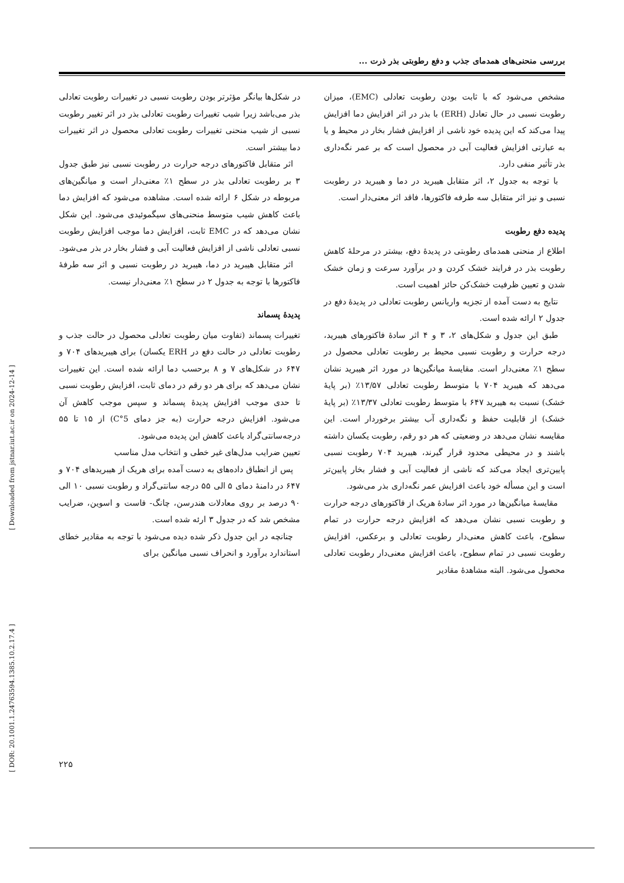بررسی منحنی‌های همدمای جذب و دفع رطوبتی بذر ذرت ...
مشخص می‌شود که با ثابت بودن رطوبت تعادلی (EMC)، میزان رطوبت نسبی در حال تعادل (ERH) با بذر در اثر افزایش دما افزایش پیدا می‌کند که این پدیده خود ناشی از افزایش فشار بخار در محیط و یا به عبارتی افزایش فعالیت آبی در محصول است که بر عمر نگه‌داری بذر تأثیر منفی دارد.
با توجه به جدول ۲، اثر متقابل هیبرید در دما و هیبرید در رطوبت نسبی و نیز اثر متقابل سه طرفه فاکتورها، فاقد اثر معنی‌دار است.
پدیده دفع رطوبت
اطلاع از منحنی همدمای رطوبتی در پدیدهٔ دفع، بیشتر در مرحلهٔ کاهش رطوبت بذر در فرایند خشک کردن و در برآورد سرعت و زمان خشک شدن و تعیین ظرفیت خشک‌کن حائز اهمیت است.
نتایج به دست آمده از تجزیه واریانس رطوبت تعادلی در پدیدهٔ دفع در جدول ۲ ارائه شده است.
طبق این جدول و شکل‌های ۲، ۳ و ۴ اثر سادهٔ فاکتورهای هیبرید، درجه حرارت و رطوبت نسبی محیط بر رطوبت تعادلی محصول در سطح ۱٪ معنی‌دار است. مقایسهٔ میانگین‌ها در مورد اثر هیبرید نشان می‌دهد که هیبرید ۷۰۴ با متوسط رطوبت تعادلی ۱۳/۵۷٪ (بر پایهٔ خشک) نسبت به هیبرید ۶۴۷ با متوسط رطوبت تعادلی ۱۳/۳۷٪ (بر پایهٔ خشک) از قابلیت حفظ و نگه‌داری آب بیشتر برخوردار است. این مقایسه نشان می‌دهد در وضعیتی که هر دو رقم، رطوبت یکسان داشته باشند و در محیطی محدود قرار گیرند، هیبرید ۷۰۴ رطوبت نسبی پایین‌تری ایجاد می‌کند که ناشی از فعالیت آبی و فشار بخار پایین‌تر است و این مسأله خود باعث افزایش عمر نگه‌داری بذر می‌شود.
مقایسهٔ میانگین‌ها در مورد اثر سادهٔ هریک از فاکتورهای درجه حرارت و رطوبت نسبی نشان می‌دهد که افزایش درجه حرارت در تمام سطوح، باعث کاهش معنی‌دار رطوبت تعادلی و برعکس، افزایش رطوبت نسبی در تمام سطوح، باعث افزایش معنی‌دار رطوبت تعادلی محصول می‌شود. البته مشاهدهٔ مقادیر
در شکل‌ها بیانگر مؤثرتر بودن رطوبت نسبی در تغییرات رطوبت تعادلی بذر می‌باشد زیرا شیب تغییرات رطوبت تعادلی بذر در اثر تغییر رطوبت نسبی از شیب منحنی تغییرات رطوبت تعادلی محصول در اثر تغییرات دما بیشتر است.
اثر متقابل فاکتورهای درجه حرارت در رطوبت نسبی نیز طبق جدول ۳ بر رطوبت تعادلی بذر در سطح ۱٪ معنی‌دار است و میانگین‌های مربوطه در شکل ۶ ارائه شده است. مشاهده می‌شود که افزایش دما باعث کاهش شیب متوسط منحنی‌های سیگموئیدی می‌شود. این شکل نشان می‌دهد که در EMC ثابت، افزایش دما موجب افزایش رطوبت نسبی تعادلی ناشی از افزایش فعالیت آبی و فشار بخار در بذر می‌شود.
اثر متقابل هیبرید در دما، هیبرید در رطوبت نسبی و اثر سه طرفهٔ فاکتورها با توجه به جدول ۲ در سطح ۱٪ معنی‌دار نیست.
پدیدهٔ پسماند
تغییرات پسماند (تفاوت میان رطوبت تعادلی محصول در حالت جذب و رطوبت تعادلی در حالت دفع در ERH یکسان) برای هیبریدهای ۷۰۴ و ۶۴۷ در شکل‌های ۷ و ۸ برحسب دما ارائه شده است. این تغییرات نشان می‌دهد که برای هر دو رقم در دمای ثابت، افزایش رطوبت نسبی تا حدی موجب افزایش پدیدهٔ پسماند و سپس موجب کاهش آن می‌شود. افزایش درجه حرارت (به جز دمای 5°C) از ۱۵ تا ۵۵ درجه‌سانتی‌گراد باعث کاهش این پدیده می‌شود.
تعیین ضرایب مدل‌های غیر خطی و انتخاب مدل مناسب
پس از انطباق داده‌های به دست آمده برای هریک از هیبریدهای ۷۰۴ و ۶۴۷ در دامنهٔ دمای ۵ الی ۵۵ درجه سانتی‌گراد و رطوبت نسبی ۱۰ الی ۹۰ درصد بر روی معادلات هندرسن، چانگ- فاست و اسوین، ضرایب مشخص شد که در جدول ۳ ارئه شده است.
چنانچه در این جدول ذکر شده دیده می‌شود با توجه به مقادیر خطای استاندارد برآورد و انحراف نسبی میانگین برای
[ Downloaded from jstnar.iut.ac.ir on 2024-12-14 ]
[ DOR: 20.1001.1.24763594.1385.10.2.17.4 ]
۲۲۵